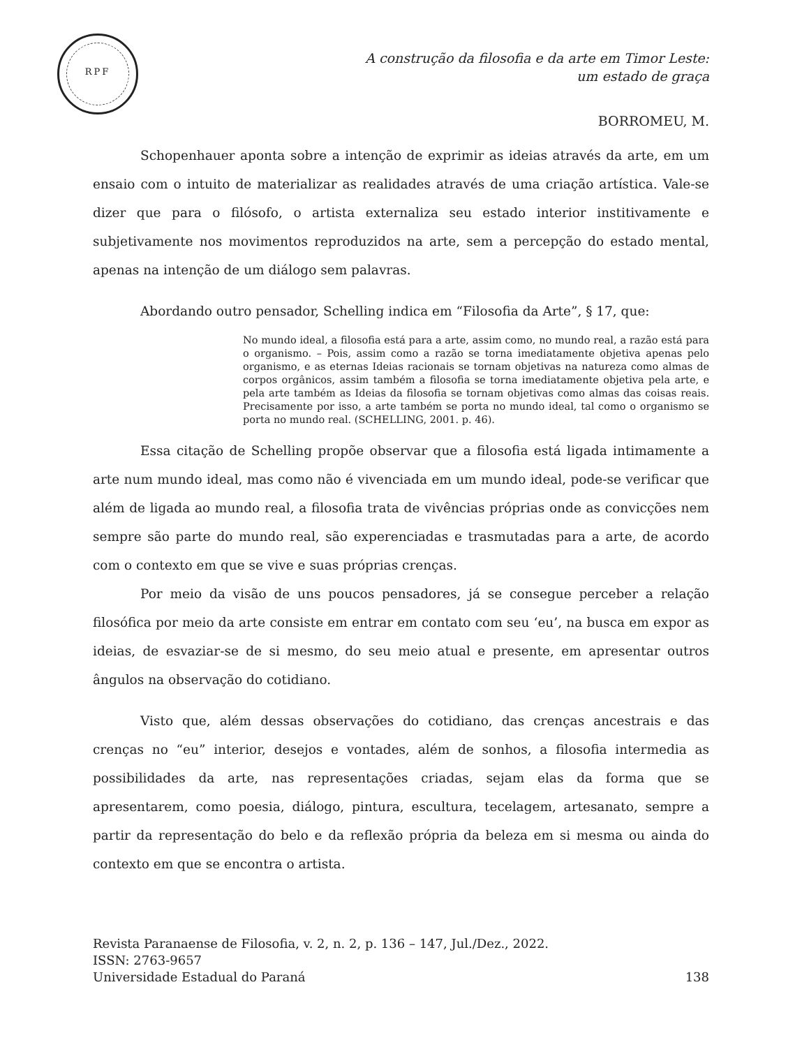RPF
A construção da filosofia e da arte em Timor Leste:
um estado de graça
BORROMEU, M.
Schopenhauer aponta sobre a intenção de exprimir as ideias através da arte, em um ensaio com o intuito de materializar as realidades através de uma criação artística. Vale-se dizer que para o filósofo, o artista externaliza seu estado interior institivamente e subjetivamente nos movimentos reproduzidos na arte, sem a percepção do estado mental, apenas na intenção de um diálogo sem palavras.
Abordando outro pensador, Schelling indica em “Filosofia da Arte”, § 17, que:
No mundo ideal, a filosofia está para a arte, assim como, no mundo real, a razão está para o organismo. – Pois, assim como a razão se torna imediatamente objetiva apenas pelo organismo, e as eternas Ideias racionais se tornam objetivas na natureza como almas de corpos orgânicos, assim também a filosofia se torna imediatamente objetiva pela arte, e pela arte também as Ideias da filosofia se tornam objetivas como almas das coisas reais. Precisamente por isso, a arte também se porta no mundo ideal, tal como o organismo se porta no mundo real. (SCHELLING, 2001. p. 46).
Essa citação de Schelling propõe observar que a filosofia está ligada intimamente a arte num mundo ideal, mas como não é vivenciada em um mundo ideal, pode-se verificar que além de ligada ao mundo real, a filosofia trata de vivências próprias onde as convicções nem sempre são parte do mundo real, são experenciadas e trasmutadas para a arte, de acordo com o contexto em que se vive e suas próprias crenças.
Por meio da visão de uns poucos pensadores, já se consegue perceber a relação filosófica por meio da arte consiste em entrar em contato com seu ‘eu’, na busca em expor as ideias, de esvaziar-se de si mesmo, do seu meio atual e presente, em apresentar outros ângulos na observação do cotidiano.
Visto que, além dessas observações do cotidiano, das crenças ancestrais e das crenças no “eu” interior, desejos e vontades, além de sonhos, a filosofia intermedia as possibilidades da arte, nas representações criadas, sejam elas da forma que se apresentarem, como poesia, diálogo, pintura, escultura, tecelagem, artesanato, sempre a partir da representação do belo e da reflexão própria da beleza em si mesma ou ainda do contexto em que se encontra o artista.
Revista Paranaense de Filosofia, v. 2, n. 2, p. 136 – 147, Jul./Dez., 2022.
ISSN: 2763-9657
138 Universidade Estadual do Paraná